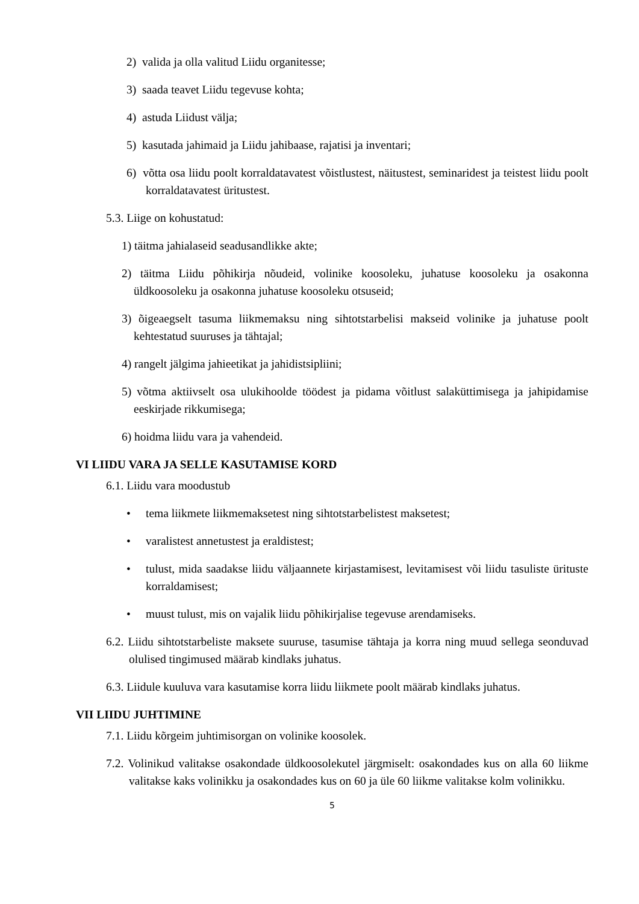2) valida ja olla valitud Liidu organitesse;
3) saada teavet Liidu tegevuse kohta;
4) astuda Liidust välja;
5) kasutada jahimaid ja Liidu jahibaase, rajatisi ja inventari;
6) võtta osa liidu poolt korraldatavatest võistlustest, näitustest, seminaridest ja teistest liidu poolt korraldatavatest üritustest.
5.3. Liige on kohustatud:
1) täitma jahialaseid seadusandlikke akte;
2) täitma Liidu põhikirja nõudeid, volinike koosoleku, juhatuse koosoleku ja osakonna üldkoosoleku ja osakonna juhatuse koosoleku otsuseid;
3) õigeaegselt tasuma liikmemaksu ning sihtotstarbelisi makseid volinike ja juhatuse poolt kehtestatud suuruses ja tähtajal;
4) rangelt jälgima jahieetikat ja jahidistsipliini;
5) võtma aktiivselt osa ulukihoolde töödest ja pidama võitlust salaküttimisega ja jahipidamise eeskirjade rikkumisega;
6) hoidma liidu vara ja vahendeid.
VI LIIDU VARA JA SELLE KASUTAMISE KORD
6.1. Liidu vara moodustub
• tema liikmete liikmemaksetest ning sihtotstarbelistest maksetest;
• varalistest annetustest ja eraldistest;
• tulust, mida saadakse liidu väljaannete kirjastamisest, levitamisest või liidu tasuliste ürituste korraldamisest;
• muust tulust, mis on vajalik liidu põhikirjalise tegevuse arendamiseks.
6.2. Liidu sihtotstarbeliste maksete suuruse, tasumise tähtaja ja korra ning muud sellega seonduvad olulised tingimused määrab kindlaks juhatus.
6.3. Liidule kuuluva vara kasutamise korra liidu liikmete poolt määrab kindlaks juhatus.
VII LIIDU JUHTIMINE
7.1. Liidu kõrgeim juhtimisorgan on volinike koosolek.
7.2. Volinikud valitakse osakondade üldkoosolekutel järgmiselt: osakondades kus on alla 60 liikme valitakse kaks volinikku ja osakondades kus on 60 ja üle 60 liikme valitakse kolm volinikku.
5